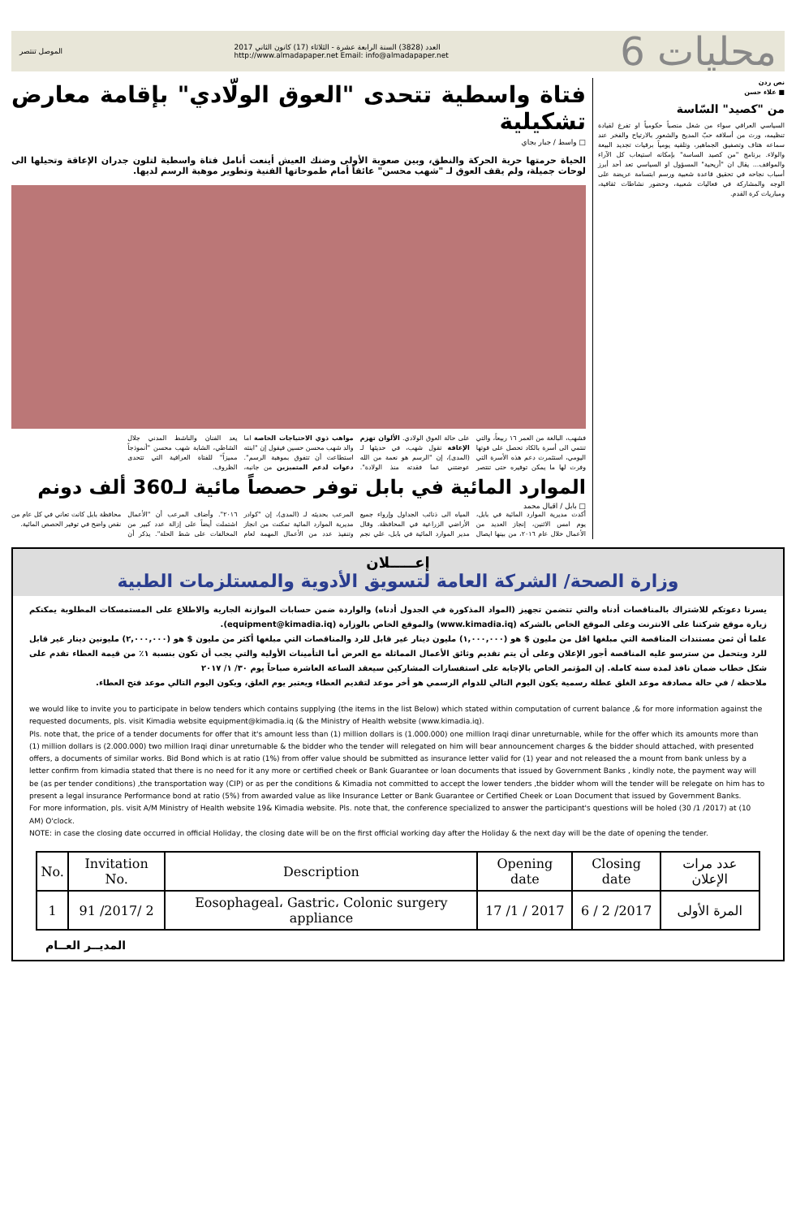الموصل تنتصر
العدد (3828) السنة الرابعة عشرة - الثلاثاء (17) كانون الثاني 2017
http://www.almadapaper.net Email: info@almadapaper.net
6 محليات
نص ردن
■ علاء حسن
من "كصيد" السّاسة
السياسي العراقي سواء من شغل منصباً حكومياً او تفرغ لقيادة تنظيمه، ورث من أسلافه حبّ المديح والشعور بالارتياح والفخر عند سماعه هتاف وتصفيق الجماهير، وتلقيه يومياً برقيات تجديد البيعة والولاء. برنامج "من كصيد الساسة" بإمكانه استيعاب كل الآراء والمواقف... يقال ان "أريحية" المسؤول او السياسي تعد أحد أبرز أسباب نجاحه في تحقيق قاعدة شعبية ورسم ابتسامة عريضة على الوجه والمشاركة في فعاليات شعبية، وحضور نشاطات ثقافية، ومباريات كرة القدم.
فتاة واسطية تتحدى "العوق الولّادي" بإقامة معارض تشكيلية
□ واسط / جبار بجاي
الحياة حرمتها حرية الحركة والنطق، وبين صعوبة الأولى وضنك العيش أينعت أنامل فتاة واسطية لتلون جدران الإعاقة وتحيلها الى لوحات جميلة، ولم يقف العوق لـ "شهب محسن" عائقاً أمام طموحاتها الفنية وتطوير موهبة الرسم لديها.
فشهب، البالغة من العمر ١٦ ربيعاً، والتي تنتمي الى أسرة بالكاد تحصل على قوتها اليومي، استثمرت دعم هذه الأسرة التي وفرت لها ما يمكن توفيره حتى تنتصر على حالة العوق الولادي. الألوان تهزم الإعاقة تقول شهب، في حديثها لـ (المدى)، إن "الرسم هو نعمة من الله عوضتني عما فقدته منذ الولادة". مواهب ذوي الاحتياجات الخاصة اما والد شهب محسن حسين فيقول إن "ابنته استطاعت أن تتفوق بموهبة الرسم". دعوات لدعم المتميزين من جانبه، يعد الفنان والناشط المدني جلال الشاطي، الشابة شهب محسن "أنموذجاً مميزاً" للفتاة العراقية التي تتحدى الظروف.
الموارد المائية في بابل توفر حصصاً مائية لـ360 ألف دونم
□ بابل / اقبال محمد
أكدت مديرية الموارد المائية في بابل، يوم امس الاثنين، إنجاز العديد من الأعمال خلال عام ٢٠١٦، من بينها ايصال المياه الى ذنائب الجداول وإرواء جميع الأراضي الزراعية في المحافظة. وقال مدير الموارد المائية في بابل، علي نجم المرعب بحديثه لـ (المدى)، إن "كوادر مديرية الموارد المائية تمكنت من انجاز وتنفيذ عدد من الأعمال المهمة لعام ٢٠١٦". وأضاف المرعب أن "الأعمال اشتملت أيضاً على إزالة عدد كبير من المخالفات على شط الحلة". يذكر أن محافظة بابل كانت تعاني في كل عام من نقص واضح في توفير الحصص المائية.
إعـــــلان
وزارة الصحة/ الشركة العامة لتسويق الأدوية والمستلزمات الطبية
يسرنا دعوتكم للاشتراك بالمناقصات أدناه والتي تتضمن تجهيز (المواد المذكورة في الجدول أدناه) والواردة ضمن حسابات الموازنة الجارية والاطلاع على المستمسكات المطلوبة يمكنكم زيارة موقع شركتنا على الانترنت وعلى الموقع الخاص بالشركة (www.kimadia.iq) والموقع الخاص بالوزارة (equipment@kimadia.iq).
علما أن ثمن مستندات المناقصة التي مبلغها اقل من مليون $ هو (١,٠٠٠,٠٠٠) مليون دينار غير قابل للرد والمناقصات التي مبلغها أكثر من مليون $ هو (٢,٠٠٠,٠٠٠) مليونين دينار غير قابل للرد ويتحمل من سترسو عليه المناقصة أجور الإعلان وعلى أن يتم تقديم وثائق الأعمال المماثلة مع العرض أما التأمينات الأولية والتي يجب أن تكون بنسبة ١٪ من قيمة العطاء تقدم على شكل خطاب ضمان نافذ لمدة سنة كاملة. إن المؤتمر الخاص بالإجابة على استفسارات المشاركين سيعقد الساعة العاشرة صباحاً يوم ٣٠/ ١/ ٢٠١٧
ملاحظة / في حالة مصادفة موعد الغلق عطلة رسمية يكون اليوم التالي للدوام الرسمي هو أخر موعد لتقديم العطاء ويعتبر يوم الغلق، ويكون اليوم التالي موعد فتح العطاء.
we would like to invite you to participate in below tenders which contains supplying (the items in the list Below) which stated within computation of current balance ,& for more information against the requested documents, pls. visit Kimadia website equipment@kimadia.iq (& the Ministry of Health website (www.kimadia.iq).
Pls. note that, the price of a tender documents for offer that it's amount less than (1) million dollars is (1.000.000) one million Iraqi dinar unreturnable, while for the offer which its amounts more than (1) million dollars is (2.000.000) two million Iraqi dinar unreturnable & the bidder who the tender will relegated on him will bear announcement charges & the bidder should attached, with presented offers, a documents of similar works. Bid Bond which is at ratio (1%) from offer value should be submitted as insurance letter valid for (1) year and not released the a mount from bank unless by a letter confirm from kimadia stated that there is no need for it any more or certified cheek or Bank Guarantee or loan documents that issued by Government Banks , kindly note, the payment way will be (as per tender conditions) ,the transportation way (CIP) or as per the conditions & Kimadia not committed to accept the lower tenders ,the bidder whom will the tender will be relegate on him has to present a legal insurance Performance bond at ratio (5%) from awarded value as like Insurance Letter or Bank Guarantee or Certified Cheek or Loan Document that issued by Government Banks.
For more information, pls. visit A/M Ministry of Health website 19& Kimadia website. Pls. note that, the conference specialized to answer the participant's questions will be holed (30 /1 /2017) at (10 AM) O'clock.
NOTE: in case the closing date occurred in official Holiday, the closing date will be on the first official working day after the Holiday & the next day will be the date of opening the tender.
| No. | Invitation No. | Description | Opening date | Closing date | عدد مرات الإعلان |
| --- | --- | --- | --- | --- | --- |
| 1 | 91 /2017/ 2 | Eosophageal، Gastric، Colonic surgery appliance | 17 /1 / 2017 | 6 / 2 /2017 | المرة الأولى |
المديــر العــام